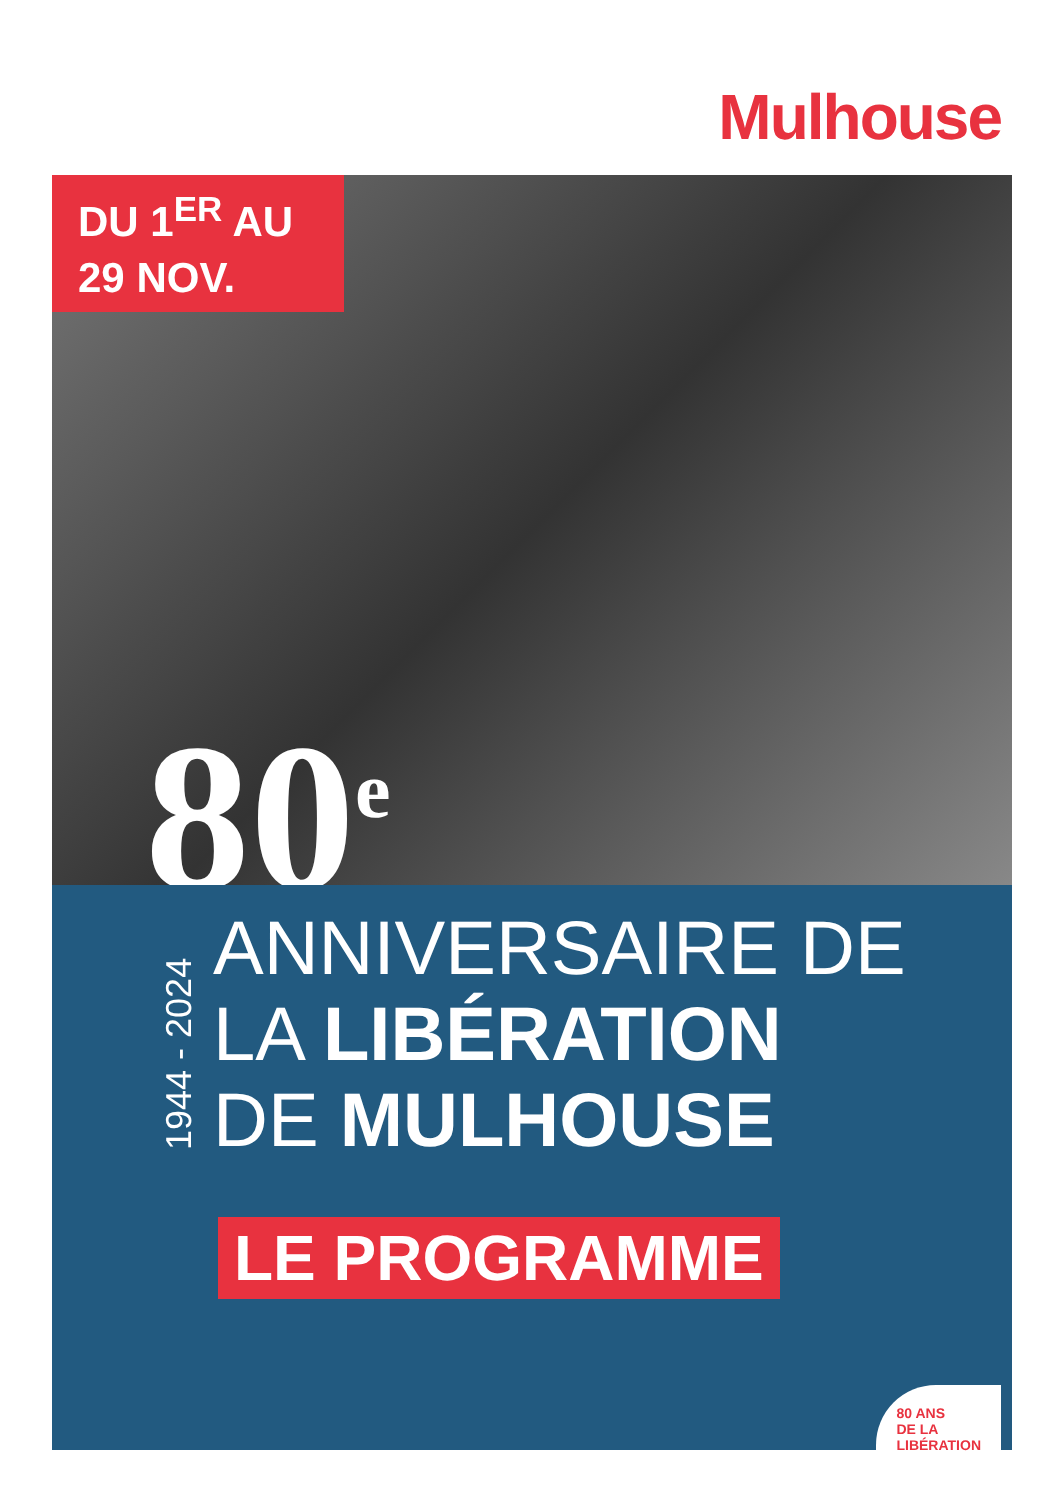Mulhouse
DU 1<sup>ER</sup> AU
29 NOV.
80<sup>e</sup>
1944 - 2024
ANNIVERSAIRE DE
LA LIBÉRATION
DE MULHOUSE
LE PROGRAMME
80 ANS
DE LA
LIBÉRATION